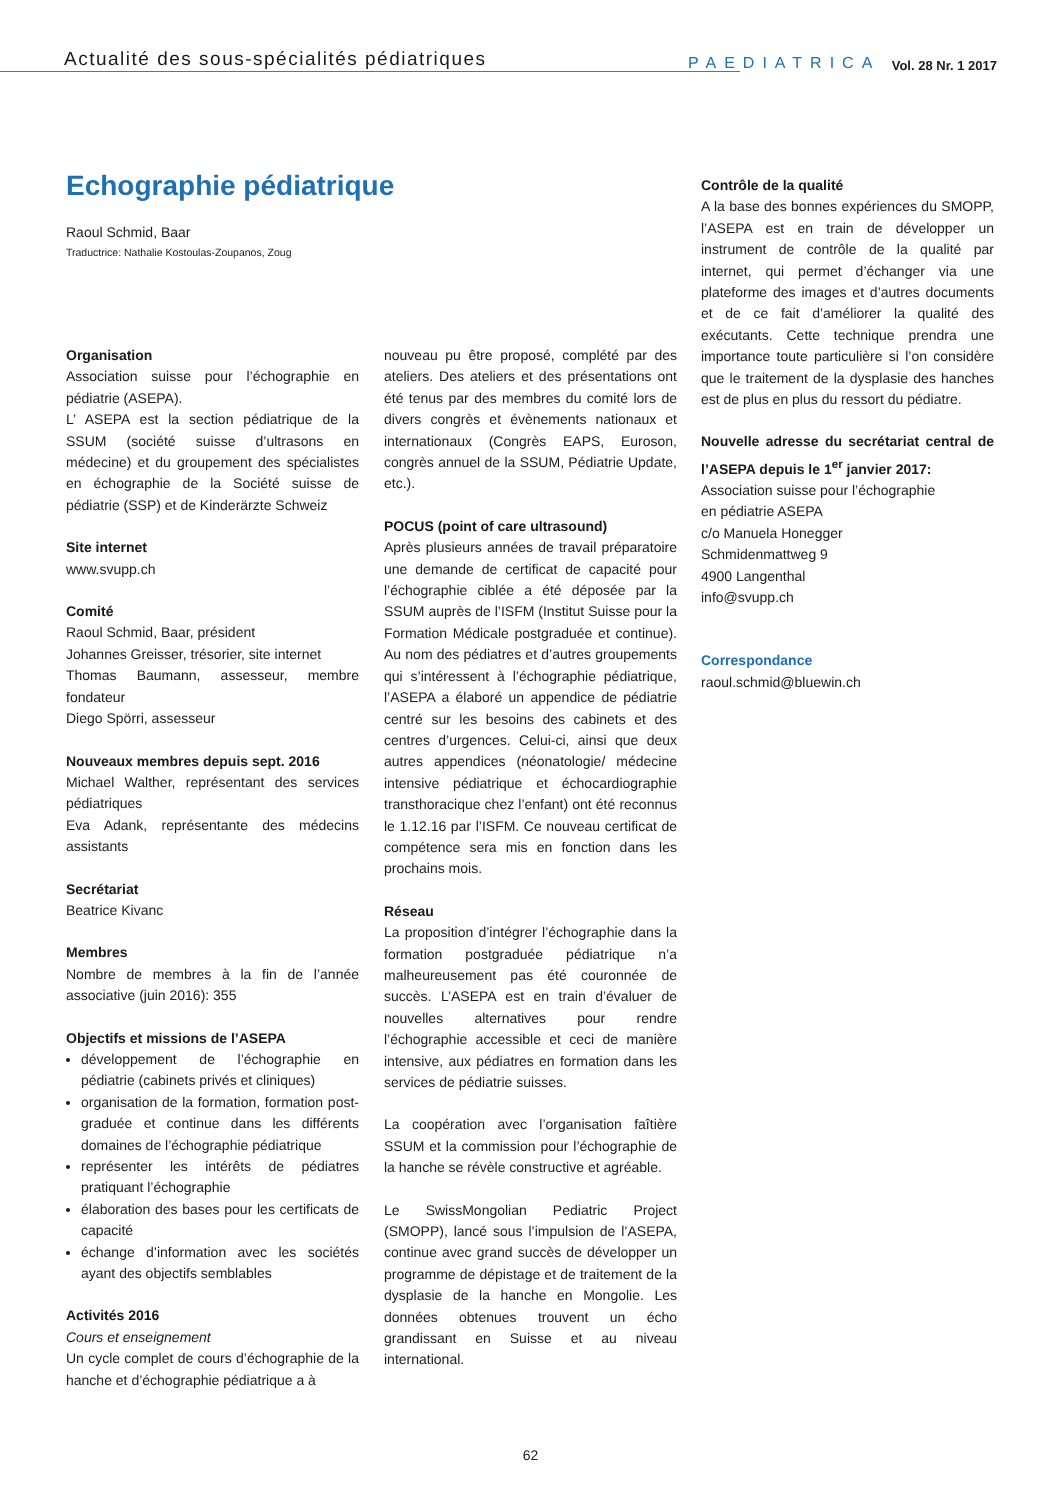Actualité des sous-spécialités pédiatriques
PAEDIATRICA Vol. 28 Nr. 1 2017
Echographie pédiatrique
Raoul Schmid, Baar
Traductrice: Nathalie Kostoulas-Zoupanos, Zoug
Organisation
Association suisse pour l’échographie en pédiatrie (ASEPA).
L’ ASEPA est la section pédiatrique de la SSUM (société suisse d’ultrasons en médecine) et du groupement des spécialistes en échographie de la Société suisse de pédiatrie (SSP) et de Kinderärzte Schweiz
Site internet
www.svupp.ch
Comité
Raoul Schmid, Baar, président
Johannes Greisser, trésorier, site internet
Thomas Baumann, assesseur, membre fondateur
Diego Spörri, assesseur
Nouveaux membres depuis sept. 2016
Michael Walther, représentant des services pédiatriques
Eva Adank, représentante des médecins assistants
Secrétariat
Beatrice Kivanc
Membres
Nombre de membres à la fin de l’année associative (juin 2016): 355
Objectifs et missions de l’ASEPA
développement de l’échographie en pédiatrie (cabinets privés et cliniques)
organisation de la formation, formation post-graduée et continue dans les différents domaines de l’échographie pédiatrique
représenter les intérêts de pédiatres pratiquant l’échographie
élaboration des bases pour les certificats de capacité
échange d’information avec les sociétés ayant des objectifs semblables
Activités 2016
Cours et enseignement
Un cycle complet de cours d’échographie de la hanche et d’échographie pédiatrique a à
nouveau pu être proposé, complété par des ateliers. Des ateliers et des présentations ont été tenus par des membres du comité lors de divers congrès et évènements nationaux et internationaux (Congrès EAPS, Euroson, congrès annuel de la SSUM, Pédiatrie Update, etc.).
POCUS (point of care ultrasound)
Après plusieurs années de travail préparatoire une demande de certificat de capacité pour l’échographie ciblée a été déposée par la SSUM auprès de l’ISFM (Institut Suisse pour la Formation Médicale postgraduée et continue). Au nom des pédiatres et d’autres groupements qui s’intéressent à l’échographie pédiatrique, l’ASEPA a élaboré un appendice de pédiatrie centré sur les besoins des cabinets et des centres d’urgences. Celui-ci, ainsi que deux autres appendices (néonatologie/ médecine intensive pédiatrique et échocardiographie transthoracique chez l’enfant) ont été reconnus le 1.12.16 par l’ISFM. Ce nouveau certificat de compétence sera mis en fonction dans les prochains mois.
Réseau
La proposition d’intégrer l’échographie dans la formation postgraduée pédiatrique n’a malheureusement pas été couronnée de succès. L’ASEPA est en train d’évaluer de nouvelles alternatives pour rendre l’échographie accessible et ceci de manière intensive, aux pédiatres en formation dans les services de pédiatrie suisses.
La coopération avec l’organisation faîtière SSUM et la commission pour l’échographie de la hanche se révèle constructive et agréable.
Le SwissMongolian Pediatric Project (SMOPP), lancé sous l’impulsion de l’ASEPA, continue avec grand succès de développer un programme de dépistage et de traitement de la dysplasie de la hanche en Mongolie. Les données obtenues trouvent un écho grandissant en Suisse et au niveau international.
Contrôle de la qualité
A la base des bonnes expériences du SMOPP, l’ASEPA est en train de développer un instrument de contrôle de la qualité par internet, qui permet d’échanger via une plateforme des images et d’autres documents et de ce fait d’améliorer la qualité des exécutants. Cette technique prendra une importance toute particulière si l’on considère que le traitement de la dysplasie des hanches est de plus en plus du ressort du pédiatre.
Nouvelle adresse du secrétariat central de l’ASEPA depuis le 1<sup>er</sup> janvier 2017:
Association suisse pour l’échographie
en pédiatrie ASEPA
c/o Manuela Honegger
Schmidenmattweg 9
4900 Langenthal
info@svupp.ch
Correspondance
raoul.schmid@bluewin.ch
62